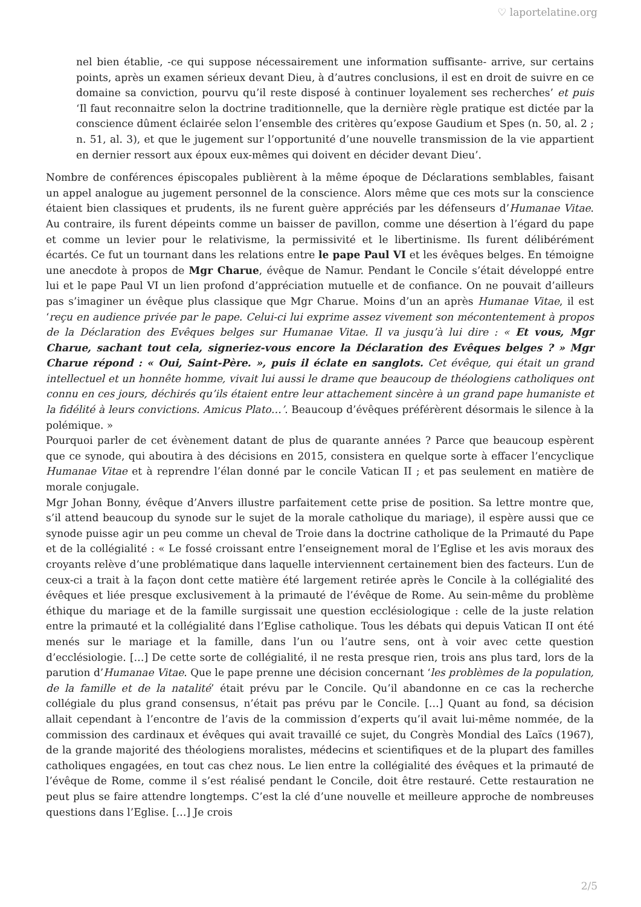♡ laportelatine.org
nel bien établie, -ce qui suppose nécessairement une information suffisante- arrive, sur certains points, après un examen sérieux devant Dieu, à d’autres conclusions, il est en droit de suivre en ce domaine sa conviction, pourvu qu’il reste disposé à continuer loyalement ses recherches’ et puis ‘Il faut reconnaitre selon la doctrine traditionnelle, que la dernière règle pratique est dictée par la conscience dûment éclairée selon l’ensemble des critères qu’expose Gaudium et Spes (n. 50, al. 2 ; n. 51, al. 3), et que le jugement sur l’opportunité d’une nouvelle transmission de la vie appartient en dernier ressort aux époux eux-mêmes qui doivent en décider devant Dieu’.
Nombre de conférences épiscopales publièrent à la même époque de Déclarations semblables, faisant un appel analogue au jugement personnel de la conscience. Alors même que ces mots sur la conscience étaient bien classiques et prudents, ils ne furent guère appréciés par les défenseurs d’Humanae Vitae. Au contraire, ils furent dépeints comme un baisser de pavillon, comme une désertion à l’égard du pape et comme un levier pour le relativisme, la permissivité et le libertinisme. Ils furent délibérément écartés. Ce fut un tournant dans les relations entre le pape Paul VI et les évêques belges. En témoigne une anecdote à propos de Mgr Charue, évêque de Namur. Pendant le Concile s’était développé entre lui et le pape Paul VI un lien profond d’appréciation mutuelle et de confiance. On ne pouvait d’ailleurs pas s’imaginer un évêque plus classique que Mgr Charue. Moins d’un an après Humanae Vitae, il est ‘reçu en audience privée par le pape. Celui-ci lui exprime assez vivement son mécontentement à propos de la Déclaration des Evêques belges sur Humanae Vitae. Il va jusqu’à lui dire : « Et vous, Mgr Charue, sachant tout cela, signeriez-vous encore la Déclaration des Evêques belges ? » Mgr Charue répond : « Oui, Saint-Père. », puis il éclate en sanglots. Cet évêque, qui était un grand intellectuel et un honnête homme, vivait lui aussi le drame que beaucoup de théologiens catholiques ont connu en ces jours, déchirés qu’ils étaient entre leur attachement sincère à un grand pape humaniste et la fidélité à leurs convictions. Amicus Plato…’. Beaucoup d’évêques préférèrent désormais le silence à la polémique. »
Pourquoi parler de cet évènement datant de plus de quarante années ? Parce que beaucoup espèrent que ce synode, qui aboutira à des décisions en 2015, consistera en quelque sorte à effacer l’encyclique Humanae Vitae et à reprendre l’élan donné par le concile Vatican II ; et pas seulement en matière de morale conjugale.
Mgr Johan Bonny, évêque d’Anvers illustre parfaitement cette prise de position. Sa lettre montre que, s’il attend beaucoup du synode sur le sujet de la morale catholique du mariage), il espère aussi que ce synode puisse agir un peu comme un cheval de Troie dans la doctrine catholique de la Primauté du Pape et de la collégialité : « Le fossé croissant entre l’enseignement moral de l’Eglise et les avis moraux des croyants relève d’une problématique dans laquelle interviennent certainement bien des facteurs. L’un de ceux-ci a trait à la façon dont cette matière été largement retirée après le Concile à la collégialité des évêques et liée presque exclusivement à la primauté de l’évêque de Rome. Au sein-même du problème éthique du mariage et de la famille surgissait une question ecclésiologique : celle de la juste relation entre la primauté et la collégialité dans l’Eglise catholique. Tous les débats qui depuis Vatican II ont été menés sur le mariage et la famille, dans l’un ou l’autre sens, ont à voir avec cette question d’ecclésiologie. […] De cette sorte de collégialité, il ne resta presque rien, trois ans plus tard, lors de la parution d’Humanae Vitae. Que le pape prenne une décision concernant ‘les problèmes de la population, de la famille et de la natalité’ était prévu par le Concile. Qu’il abandonne en ce cas la recherche collégiale du plus grand consensus, n’était pas prévu par le Concile. […] Quant au fond, sa décision allait cependant à l’encontre de l’avis de la commission d’experts qu’il avait lui-même nommée, de la commission des cardinaux et évêques qui avait travaillé ce sujet, du Congrès Mondial des Laïcs (1967), de la grande majorité des théologiens moralistes, médecins et scientifiques et de la plupart des familles catholiques engagées, en tout cas chez nous. Le lien entre la collégialité des évêques et la primauté de l’évêque de Rome, comme il s’est réalisé pendant le Concile, doit être restauré. Cette restauration ne peut plus se faire attendre longtemps. C’est la clé d’une nouvelle et meilleure approche de nombreuses questions dans l’Eglise. […] Je crois
2/5